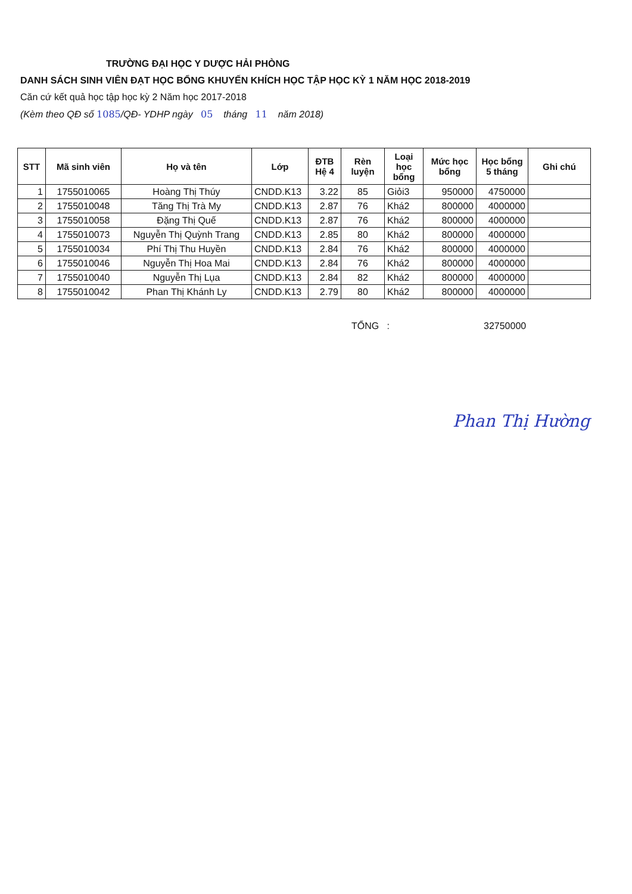TRƯỜNG ĐẠI HỌC Y DƯỢC HẢI PHÒNG
DANH SÁCH SINH VIÊN ĐẠT HỌC BỔNG KHUYẾN KHÍCH HỌC TẬP HỌC KỲ 1 NĂM HỌC 2018-2019
Căn cứ kết quả học tập học kỳ 2 Năm học 2017-2018
(Kèm theo QĐ số 1085/QĐ- YDHP ngày 05 tháng 11 năm 2018)
| STT | Mã sinh viên | Họ và tên | Lớp | ĐTB Hệ 4 | Rèn luyện | Loại học bổng | Mức học bổng | Học bổng 5 tháng | Ghi chú |
| --- | --- | --- | --- | --- | --- | --- | --- | --- | --- |
| 1 | 1755010065 | Hoàng Thị Thúy | CNDD.K13 | 3.22 | 85 | Giỏi3 | 950000 | 4750000 | |
| 2 | 1755010048 | Tăng Thị Trà My | CNDD.K13 | 2.87 | 76 | Khá2 | 800000 | 4000000 | |
| 3 | 1755010058 | Đặng Thị Quế | CNDD.K13 | 2.87 | 76 | Khá2 | 800000 | 4000000 | |
| 4 | 1755010073 | Nguyễn Thị Quỳnh Trang | CNDD.K13 | 2.85 | 80 | Khá2 | 800000 | 4000000 | |
| 5 | 1755010034 | Phí Thị Thu Huyền | CNDD.K13 | 2.84 | 76 | Khá2 | 800000 | 4000000 | |
| 6 | 1755010046 | Nguyễn Thị Hoa Mai | CNDD.K13 | 2.84 | 76 | Khá2 | 800000 | 4000000 | |
| 7 | 1755010040 | Nguyễn Thị Lụa | CNDD.K13 | 2.84 | 82 | Khá2 | 800000 | 4000000 | |
| 8 | 1755010042 | Phan Thị Khánh Ly | CNDD.K13 | 2.79 | 80 | Khá2 | 800000 | 4000000 | |
TỔNG : 32750000
Phan Thị Hường